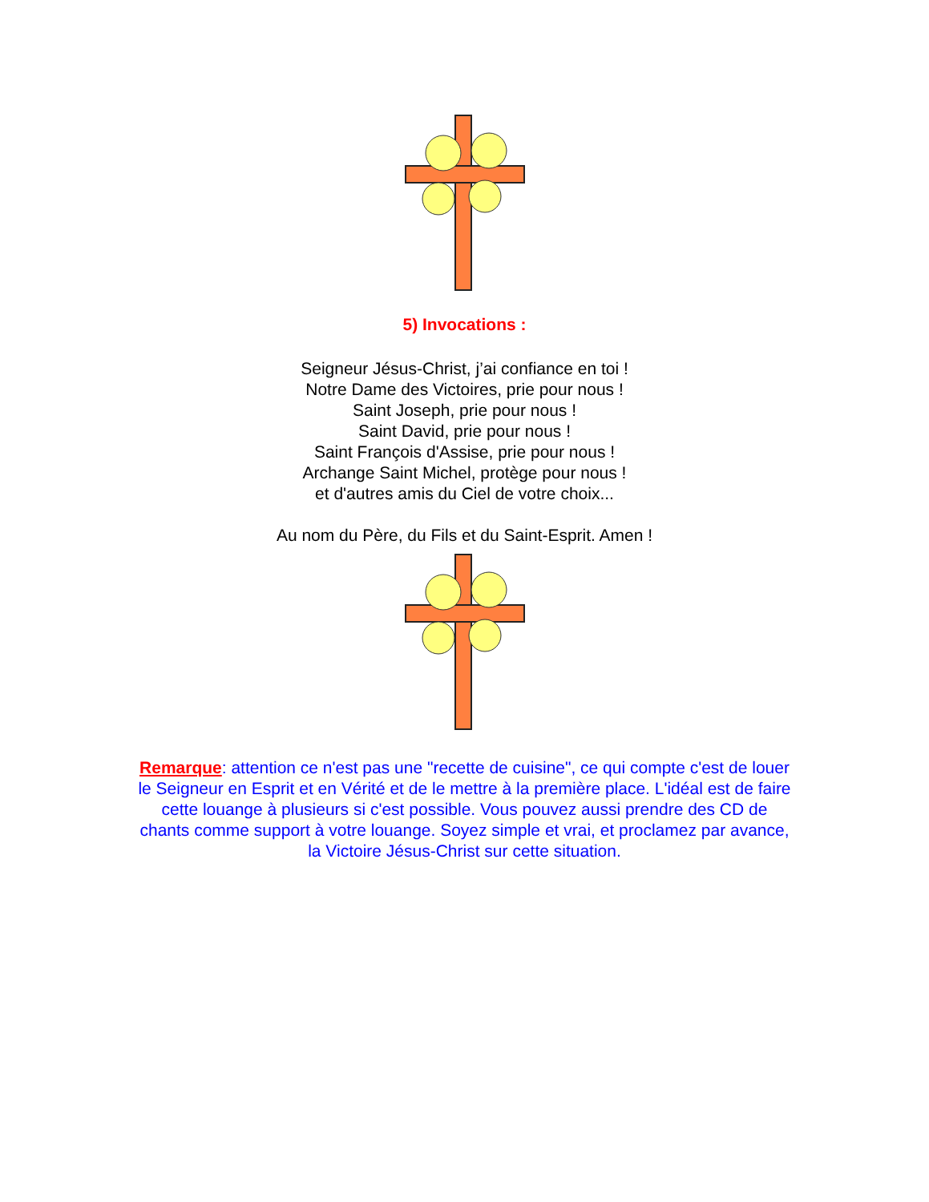5) Invocations :
Seigneur Jésus-Christ, j’ai confiance en toi !
Notre Dame des Victoires, prie pour nous !
Saint Joseph, prie pour nous !
Saint David, prie pour nous !
Saint François d'Assise, prie pour nous !
Archange Saint Michel, protège pour nous !
et d'autres amis du Ciel de votre choix...
Au nom du Père, du Fils et du Saint-Esprit. Amen !
Remarque: attention ce n'est pas une "recette de cuisine", ce qui compte c'est de louer le Seigneur en Esprit et en Vérité et de le mettre à la première place. L'idéal est de faire cette louange à plusieurs si c'est possible. Vous pouvez aussi prendre des CD de chants comme support à votre louange. Soyez simple et vrai, et proclamez par avance, la Victoire Jésus-Christ sur cette situation.